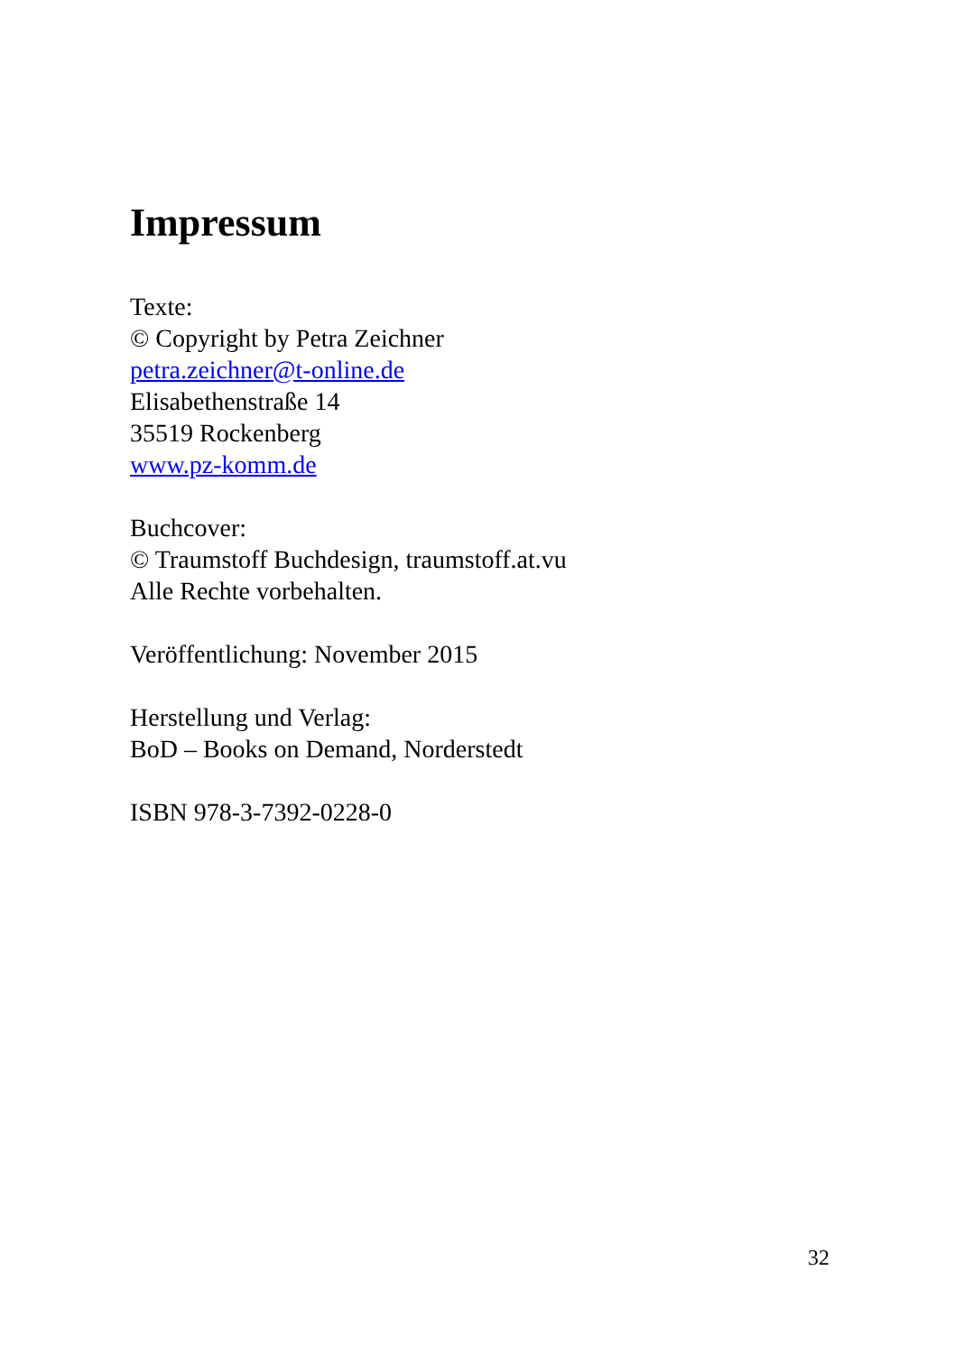Impressum
Texte:
© Copyright by Petra Zeichner
petra.zeichner@t-online.de
Elisabethenstraße 14
35519 Rockenberg
www.pz-komm.de
Buchcover:
© Traumstoff Buchdesign, traumstoff.at.vu
Alle Rechte vorbehalten.
Veröffentlichung: November 2015
Herstellung und Verlag:
BoD – Books on Demand, Norderstedt
ISBN 978-3-7392-0228-0
32